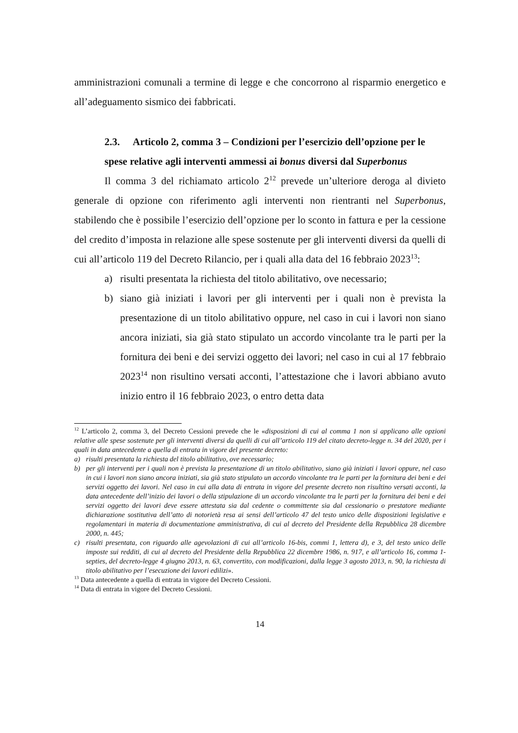amministrazioni comunali a termine di legge e che concorrono al risparmio energetico e all’adeguamento sismico dei fabbricati.
2.3. Articolo 2, comma 3 – Condizioni per l’esercizio dell’opzione per le spese relative agli interventi ammessi ai bonus diversi dal Superbonus
Il comma 3 del richiamato articolo 2<sup>12</sup> prevede un’ulteriore deroga al divieto generale di opzione con riferimento agli interventi non rientranti nel Superbonus, stabilendo che è possibile l’esercizio dell’opzione per lo sconto in fattura e per la cessione del credito d’imposta in relazione alle spese sostenute per gli interventi diversi da quelli di cui all’articolo 119 del Decreto Rilancio, per i quali alla data del 16 febbraio 2023<sup>13</sup>:
a) risulti presentata la richiesta del titolo abilitativo, ove necessario;
b) siano già iniziati i lavori per gli interventi per i quali non è prevista la presentazione di un titolo abilitativo oppure, nel caso in cui i lavori non siano ancora iniziati, sia già stato stipulato un accordo vincolante tra le parti per la fornitura dei beni e dei servizi oggetto dei lavori; nel caso in cui al 17 febbraio 2023<sup>14</sup> non risultino versati acconti, l’attestazione che i lavori abbiano avuto inizio entro il 16 febbraio 2023, o entro detta data
<sup>12</sup> L’articolo 2, comma 3, del Decreto Cessioni prevede che le «disposizioni di cui al comma 1 non si applicano alle opzioni relative alle spese sostenute per gli interventi diversi da quelli di cui all’articolo 119 del citato decreto-legge n. 34 del 2020, per i quali in data antecedente a quella di entrata in vigore del presente decreto:
a) risulti presentata la richiesta del titolo abilitativo, ove necessario;
b) per gli interventi per i quali non è prevista la presentazione di un titolo abilitativo, siano già iniziati i lavori oppure, nel caso in cui i lavori non siano ancora iniziati, sia già stato stipulato un accordo vincolante tra le parti per la fornitura dei beni e dei servizi oggetto dei lavori. Nel caso in cui alla data di entrata in vigore del presente decreto non risultino versati acconti, la data antecedente dell’inizio dei lavori o della stipulazione di un accordo vincolante tra le parti per la fornitura dei beni e dei servizi oggetto dei lavori deve essere attestata sia dal cedente o committente sia dal cessionario o prestatore mediante dichiarazione sostitutiva dell’atto di notorietà resa ai sensi dell’articolo 47 del testo unico delle disposizioni legislative e regolamentari in materia di documentazione amministrativa, di cui al decreto del Presidente della Repubblica 28 dicembre 2000, n. 445;
c) risulti presentata, con riguardo alle agevolazioni di cui all’articolo 16-bis, commi 1, lettera d), e 3, del testo unico delle imposte sui redditi, di cui al decreto del Presidente della Repubblica 22 dicembre 1986, n. 917, e all’articolo 16, comma 1-septies, del decreto-legge 4 giugno 2013, n. 63, convertito, con modificazioni, dalla legge 3 agosto 2013, n. 90, la richiesta di titolo abilitativo per l’esecuzione dei lavori edilizi».
<sup>13</sup> Data antecedente a quella di entrata in vigore del Decreto Cessioni.
<sup>14</sup> Data di entrata in vigore del Decreto Cessioni.
14